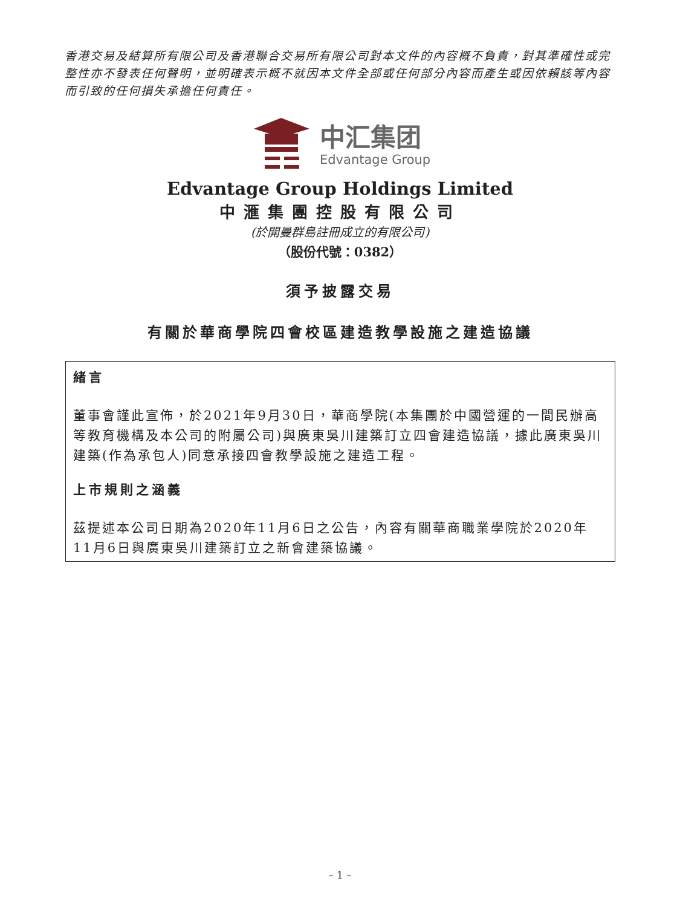香港交易及結算所有限公司及香港聯合交易所有限公司對本文件的內容概不負責，對其準確性或完整性亦不發表任何聲明，並明確表示概不就因本文件全部或任何部分內容而產生或因依賴該等內容而引致的任何損失承擔任何責任。
中汇集团
Edvantage Group
Edvantage Group Holdings Limited
中滙集團控股有限公司
(於開曼群島註冊成立的有限公司)
（股份代號：0382）
須予披露交易
有關於華商學院四會校區建造教學設施之建造協議
緒言
董事會謹此宣佈，於2021年9月30日，華商學院(本集團於中國營運的一間民辦高等教育機構及本公司的附屬公司)與廣東吳川建築訂立四會建造協議，據此廣東吳川建築(作為承包人)同意承接四會教學設施之建造工程。
上市規則之涵義
茲提述本公司日期為2020年11月6日之公告，內容有關華商職業學院於2020年11月6日與廣東吳川建築訂立之新會建築協議。
– 1 –